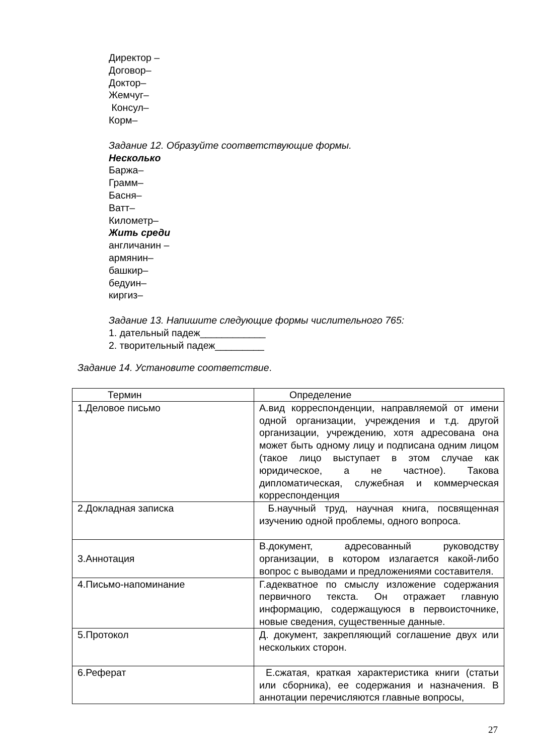Директор –
Договор–
Доктор–
Жемчуг–
Консул–
Корм–
Задание 12. Образуйте соответствующие формы.
Несколько
Баржа–
Грамм–
Басня–
Ватт–
Километр–
Жить среди
англичанин –
армянин–
башкир–
бедуин–
киргиз–
Задание 13. Напишите следующие формы числительного 765:
1. дательный падеж____________
2. творительный падеж_________
Задание 14. Установите соответствие.
| Термин | Определение |
| 1.Деловое письмо | А.вид корреспонденции, направляемой от имени одной организации, учреждения и т.д. другой организации, учреждению, хотя адресована она может быть одному лицу и подписана одним лицом (такое лицо выступает в этом случае как юридическое, а не частное). Такова дипломатическая, служебная и коммерческая корреспонденция |
| 2.Докладная записка | Б.научный труд, научная книга, посвященная изучению одной проблемы, одного вопроса. |
| 3.Аннотация | В.документ, адресованный руководству организации, в котором излагается какой-либо вопрос с выводами и предложениями составителя. |
| 4.Письмо-напоминание | Г.адекватное по смыслу изложение содержания первичного текста. Он отражает главную информацию, содержащуюся в первоисточнике, новые сведения, существенные данные. |
| 5.Протокол | Д. документ, закрепляющий соглашение двух или нескольких сторон. |
| 6.Реферат | Е.сжатая, краткая характеристика книги (статьи или сборника), ее содержания и назначения. В аннотации перечисляются главные вопросы, |
27